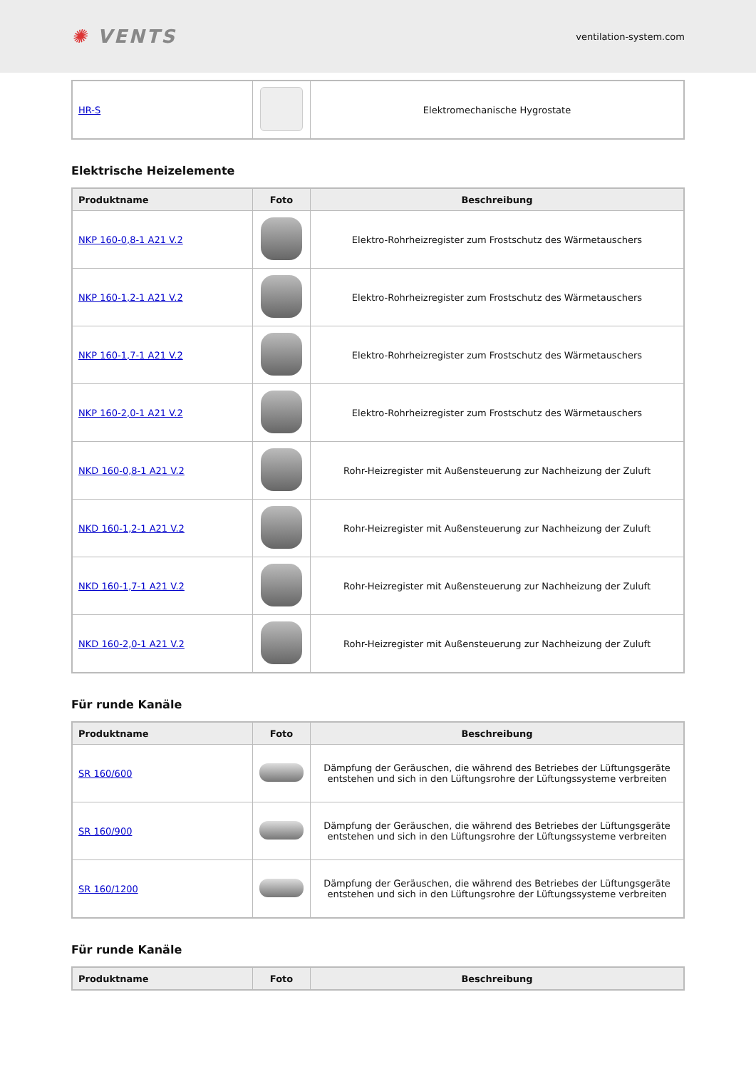✺ VENTS
ventilation-system.com
| HR-S | | Elektromechanische Hygrostate |
Elektrische Heizelemente
| Produktname | Foto | Beschreibung |
| --- | --- | --- |
| NKP 160-0,8-1 A21 V.2 | | Elektro-Rohrheizregister zum Frostschutz des Wärmetauschers |
| NKP 160-1,2-1 A21 V.2 | | Elektro-Rohrheizregister zum Frostschutz des Wärmetauschers |
| NKP 160-1,7-1 A21 V.2 | | Elektro-Rohrheizregister zum Frostschutz des Wärmetauschers |
| NKP 160-2,0-1 A21 V.2 | | Elektro-Rohrheizregister zum Frostschutz des Wärmetauschers |
| NKD 160-0,8-1 A21 V.2 | | Rohr-Heizregister mit Außensteuerung zur Nachheizung der Zuluft |
| NKD 160-1,2-1 A21 V.2 | | Rohr-Heizregister mit Außensteuerung zur Nachheizung der Zuluft |
| NKD 160-1,7-1 A21 V.2 | | Rohr-Heizregister mit Außensteuerung zur Nachheizung der Zuluft |
| NKD 160-2,0-1 A21 V.2 | | Rohr-Heizregister mit Außensteuerung zur Nachheizung der Zuluft |
Für runde Kanäle
| Produktname | Foto | Beschreibung |
| --- | --- | --- |
| SR 160/600 | | Dämpfung der Geräuschen, die während des Betriebes der Lüftungsgeräte entstehen und sich in den Lüftungsrohre der Lüftungssysteme verbreiten |
| SR 160/900 | | Dämpfung der Geräuschen, die während des Betriebes der Lüftungsgeräte entstehen und sich in den Lüftungsrohre der Lüftungssysteme verbreiten |
| SR 160/1200 | | Dämpfung der Geräuschen, die während des Betriebes der Lüftungsgeräte entstehen und sich in den Lüftungsrohre der Lüftungssysteme verbreiten |
Für runde Kanäle
| Produktname | Foto | Beschreibung |
| --- | --- | --- |